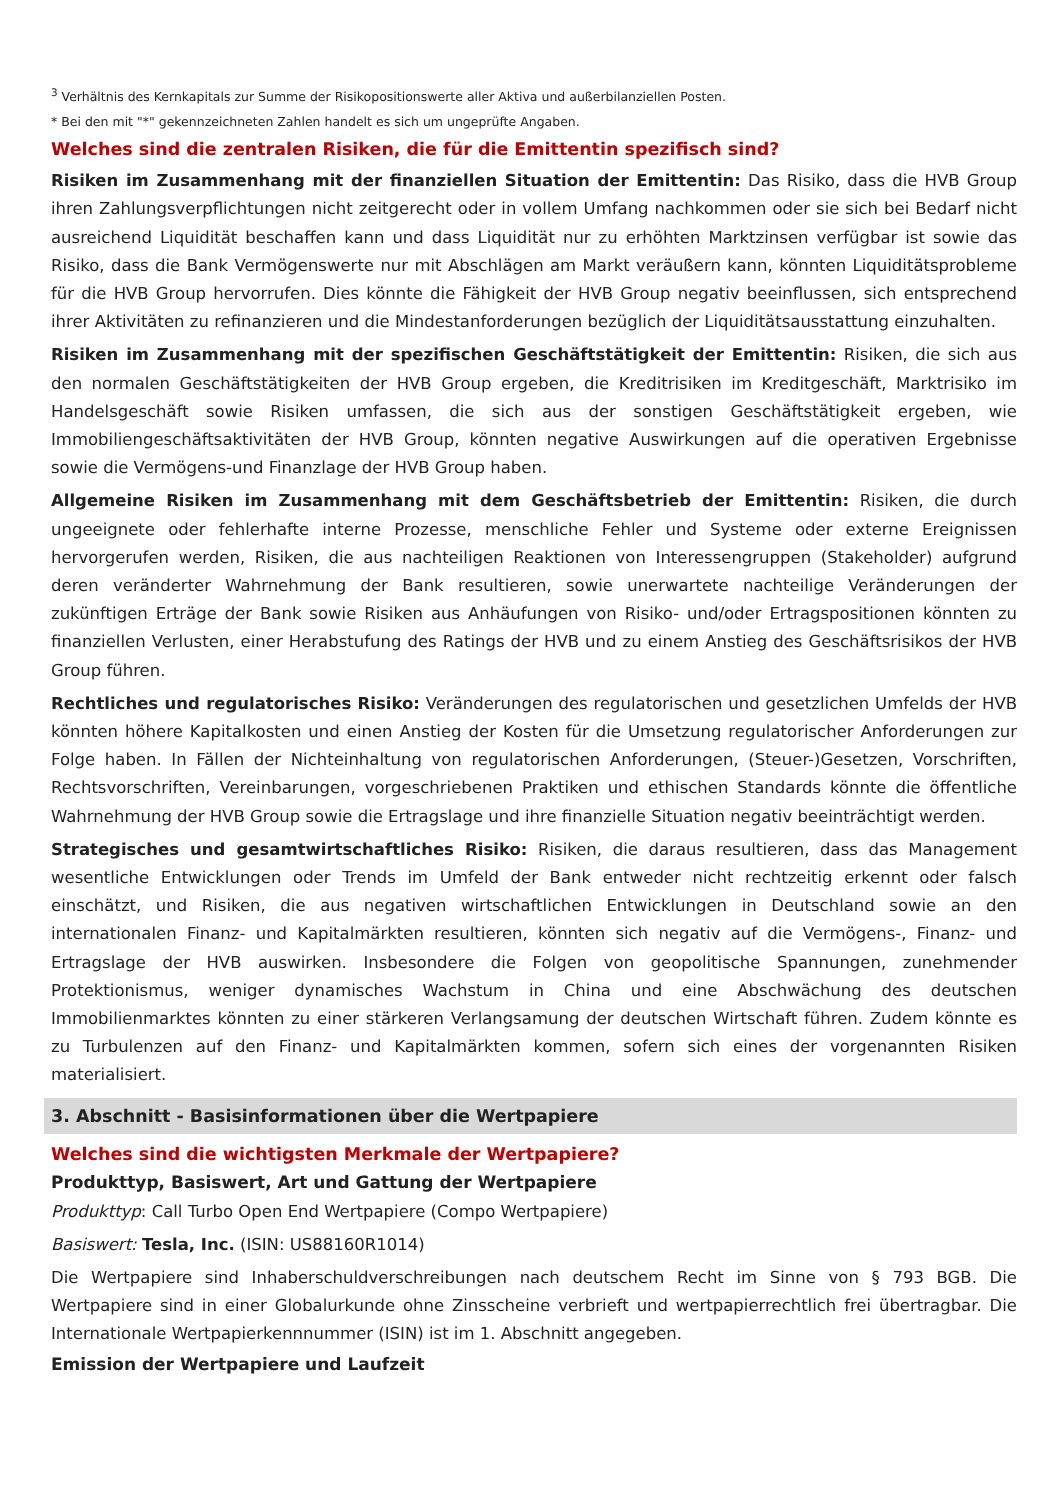<sup>3</sup> Verhältnis des Kernkapitals zur Summe der Risikopositionswerte aller Aktiva und außerbilanziellen Posten.
* Bei den mit "*" gekennzeichneten Zahlen handelt es sich um ungeprüfte Angaben.
Welches sind die zentralen Risiken, die für die Emittentin spezifisch sind?
Risiken im Zusammenhang mit der finanziellen Situation der Emittentin: Das Risiko, dass die HVB Group ihren Zahlungsverpflichtungen nicht zeitgerecht oder in vollem Umfang nachkommen oder sie sich bei Bedarf nicht ausreichend Liquidität beschaffen kann und dass Liquidität nur zu erhöhten Marktzinsen verfügbar ist sowie das Risiko, dass die Bank Vermögenswerte nur mit Abschlägen am Markt veräußern kann, könnten Liquiditätsprobleme für die HVB Group hervorrufen. Dies könnte die Fähigkeit der HVB Group negativ beeinflussen, sich entsprechend ihrer Aktivitäten zu refinanzieren und die Mindestanforderungen bezüglich der Liquiditätsausstattung einzuhalten.
Risiken im Zusammenhang mit der spezifischen Geschäftstätigkeit der Emittentin: Risiken, die sich aus den normalen Geschäftstätigkeiten der HVB Group ergeben, die Kreditrisiken im Kreditgeschäft, Marktrisiko im Handelsgeschäft sowie Risiken umfassen, die sich aus der sonstigen Geschäftstätigkeit ergeben, wie Immobiliengeschäftsaktivitäten der HVB Group, könnten negative Auswirkungen auf die operativen Ergebnisse sowie die Vermögens-und Finanzlage der HVB Group haben.
Allgemeine Risiken im Zusammenhang mit dem Geschäftsbetrieb der Emittentin: Risiken, die durch ungeeignete oder fehlerhafte interne Prozesse, menschliche Fehler und Systeme oder externe Ereignissen hervorgerufen werden, Risiken, die aus nachteiligen Reaktionen von Interessengruppen (Stakeholder) aufgrund deren veränderter Wahrnehmung der Bank resultieren, sowie unerwartete nachteilige Veränderungen der zukünftigen Erträge der Bank sowie Risiken aus Anhäufungen von Risiko- und/oder Ertragspositionen könnten zu finanziellen Verlusten, einer Herabstufung des Ratings der HVB und zu einem Anstieg des Geschäftsrisikos der HVB Group führen.
Rechtliches und regulatorisches Risiko: Veränderungen des regulatorischen und gesetzlichen Umfelds der HVB könnten höhere Kapitalkosten und einen Anstieg der Kosten für die Umsetzung regulatorischer Anforderungen zur Folge haben. In Fällen der Nichteinhaltung von regulatorischen Anforderungen, (Steuer-)Gesetzen, Vorschriften, Rechtsvorschriften, Vereinbarungen, vorgeschriebenen Praktiken und ethischen Standards könnte die öffentliche Wahrnehmung der HVB Group sowie die Ertragslage und ihre finanzielle Situation negativ beeinträchtigt werden.
Strategisches und gesamtwirtschaftliches Risiko: Risiken, die daraus resultieren, dass das Management wesentliche Entwicklungen oder Trends im Umfeld der Bank entweder nicht rechtzeitig erkennt oder falsch einschätzt, und Risiken, die aus negativen wirtschaftlichen Entwicklungen in Deutschland sowie an den internationalen Finanz- und Kapitalmärkten resultieren, könnten sich negativ auf die Vermögens-, Finanz- und Ertragslage der HVB auswirken. Insbesondere die Folgen von geopolitische Spannungen, zunehmender Protektionismus, weniger dynamisches Wachstum in China und eine Abschwächung des deutschen Immobilienmarktes könnten zu einer stärkeren Verlangsamung der deutschen Wirtschaft führen. Zudem könnte es zu Turbulenzen auf den Finanz- und Kapitalmärkten kommen, sofern sich eines der vorgenannten Risiken materialisiert.
3. Abschnitt - Basisinformationen über die Wertpapiere
Welches sind die wichtigsten Merkmale der Wertpapiere?
Produkttyp, Basiswert, Art und Gattung der Wertpapiere
Produkttyp: Call Turbo Open End Wertpapiere (Compo Wertpapiere)
Basiswert: Tesla, Inc. (ISIN: US88160R1014)
Die Wertpapiere sind Inhaberschuldverschreibungen nach deutschem Recht im Sinne von § 793 BGB. Die Wertpapiere sind in einer Globalurkunde ohne Zinsscheine verbrieft und wertpapierrechtlich frei übertragbar. Die Internationale Wertpapierkennnummer (ISIN) ist im 1. Abschnitt angegeben.
Emission der Wertpapiere und Laufzeit